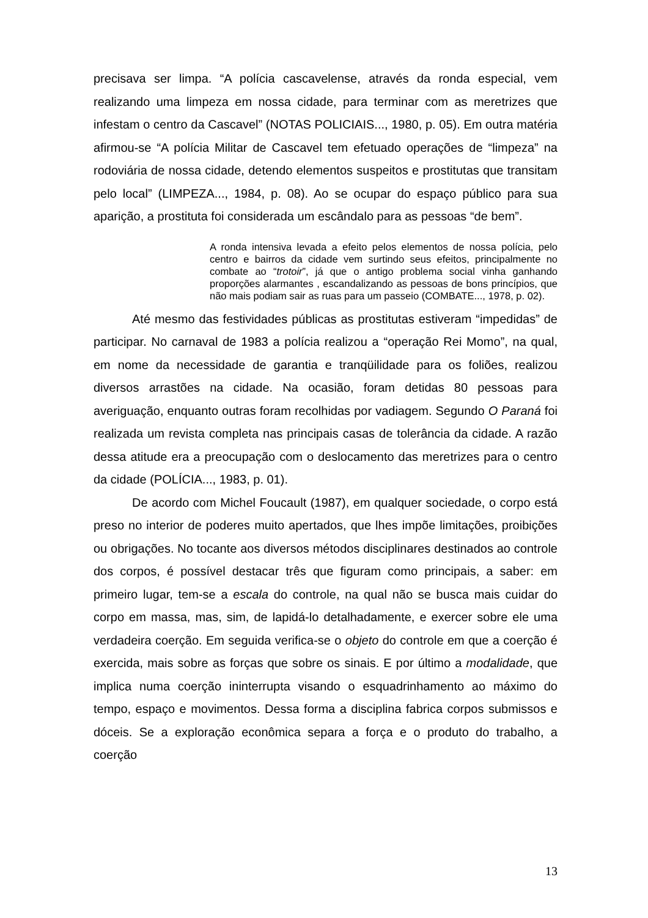precisava ser limpa. “A polícia cascavelense, através da ronda especial, vem realizando uma limpeza em nossa cidade, para terminar com as meretrizes que infestam o centro da Cascavel” (NOTAS POLICIAIS..., 1980, p. 05). Em outra matéria afirmou-se “A polícia Militar de Cascavel tem efetuado operações de “limpeza” na rodoviária de nossa cidade, detendo elementos suspeitos e prostitutas que transitam pelo local” (LIMPEZA..., 1984, p. 08). Ao se ocupar do espaço público para sua aparição, a prostituta foi considerada um escândalo para as pessoas “de bem”.
A ronda intensiva levada a efeito pelos elementos de nossa polícia, pelo centro e bairros da cidade vem surtindo seus efeitos, principalmente no combate ao “trotoir”, já que o antigo problema social vinha ganhando proporções alarmantes , escandalizando as pessoas de bons princípios, que não mais podiam sair as ruas para um passeio (COMBATE..., 1978, p. 02).
Até mesmo das festividades públicas as prostitutas estiveram “impedidas” de participar. No carnaval de 1983 a polícia realizou a “operação Rei Momo”, na qual, em nome da necessidade de garantia e tranqüilidade para os foliões, realizou diversos arrastões na cidade. Na ocasião, foram detidas 80 pessoas para averiguação, enquanto outras foram recolhidas por vadiagem. Segundo O Paraná foi realizada um revista completa nas principais casas de tolerância da cidade. A razão dessa atitude era a preocupação com o deslocamento das meretrizes para o centro da cidade (POLÍCIA..., 1983, p. 01).
De acordo com Michel Foucault (1987), em qualquer sociedade, o corpo está preso no interior de poderes muito apertados, que lhes impõe limitações, proibições ou obrigações. No tocante aos diversos métodos disciplinares destinados ao controle dos corpos, é possível destacar três que figuram como principais, a saber: em primeiro lugar, tem-se a escala do controle, na qual não se busca mais cuidar do corpo em massa, mas, sim, de lapidá-lo detalhadamente, e exercer sobre ele uma verdadeira coerção. Em seguida verifica-se o objeto do controle em que a coerção é exercida, mais sobre as forças que sobre os sinais. E por último a modalidade, que implica numa coerção ininterrupta visando o esquadrinhamento ao máximo do tempo, espaço e movimentos. Dessa forma a disciplina fabrica corpos submissos e dóceis. Se a exploração econômica separa a força e o produto do trabalho, a coerção
13